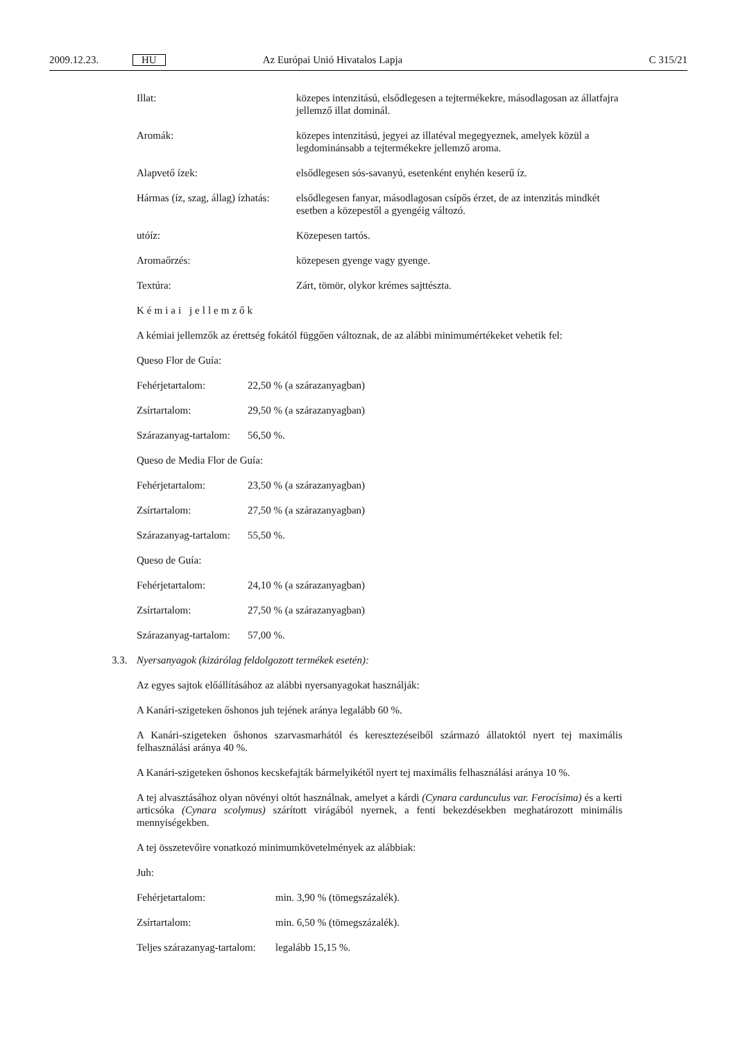2009.12.23. HU Az Európai Unió Hivatalos Lapja C 315/21
| Illat: | közepes intenzitású, elsődlegesen a tejtermékekre, másodlagosan az állatfajra jellemző illat dominál. |
| Aromák: | közepes intenzitású, jegyei az illatéval megegyeznek, amelyek közül a legdominánsabb a tejtermékekre jellemző aroma. |
| Alapvető ízek: | elsődlegesen sós-savanyú, esetenként enyhén keserű íz. |
| Hármas (íz, szag, állag) ízhatás: | elsődlegesen fanyar, másodlagosan csípős érzet, de az intenzitás mindkét esetben a közepestől a gyengéig változó. |
| utóíz: | Közepesen tartós. |
| Aromaőrzés: | közepesen gyenge vagy gyenge. |
| Textúra: | Zárt, tömör, olykor krémes sajttészta. |
Kémiai jellemzők
A kémiai jellemzők az érettség fokától függően változnak, de az alábbi minimumértékeket vehetik fel:
Queso Flor de Guía:
| Fehérjetartalom: | 22,50 % (a szárazanyagban) |
| Zsírtartalom: | 29,50 % (a szárazanyagban) |
| Szárazanyag-tartalom: | 56,50 %. |
Queso de Media Flor de Guía:
| Fehérjetartalom: | 23,50 % (a szárazanyagban) |
| Zsírtartalom: | 27,50 % (a szárazanyagban) |
| Szárazanyag-tartalom: | 55,50 %. |
Queso de Guía:
| Fehérjetartalom: | 24,10 % (a szárazanyagban) |
| Zsírtartalom: | 27,50 % (a szárazanyagban) |
| Szárazanyag-tartalom: | 57,00 %. |
3.3. Nyersanyagok (kizárólag feldolgozott termékek esetén):
Az egyes sajtok előállításához az alábbi nyersanyagokat használják:
A Kanári-szigeteken őshonos juh tejének aránya legalább 60 %.
A Kanári-szigeteken őshonos szarvasmarhától és keresztezéseiből származó állatoktól nyert tej maximális felhasználási aránya 40 %.
A Kanári-szigeteken őshonos kecskefajták bármelyikétől nyert tej maximális felhasználási aránya 10 %.
A tej alvasztásához olyan növényi oltót használnak, amelyet a kárdi (Cynara cardunculus var. Ferocísima) és a kerti articsóka (Cynara scolymus) szárított virágából nyernek, a fenti bekezdésekben meghatározott minimális mennyiségekben.
A tej összetevőire vonatkozó minimumkövetelmények az alábbiak:
Juh:
| Fehérjetartalom: | min. 3,90 % (tömegszázalék). |
| Zsírtartalom: | min. 6,50 % (tömegszázalék). |
| Teljes szárazanyag-tartalom: | legalább 15,15 %. |